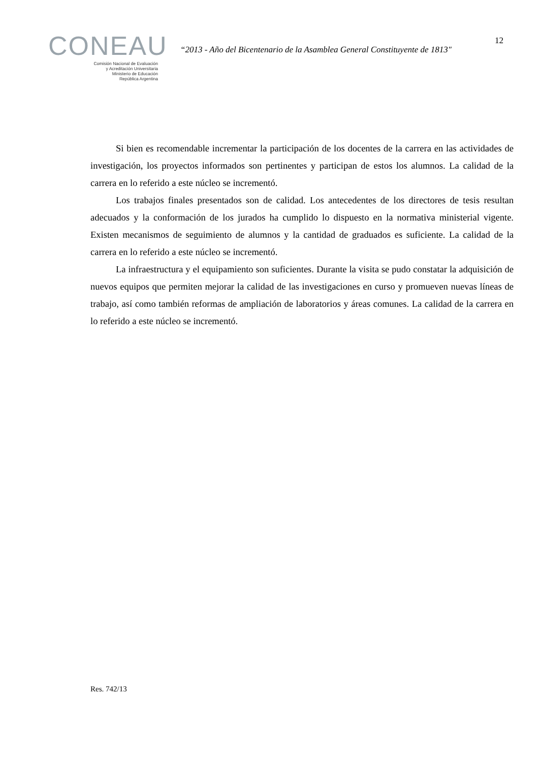CONEAU
Comisión Nacional de Evaluación
y Acreditación Universitaria
Ministerio de Educación
República Argentina
“2013 - Año del Bicentenario de la Asamblea General Constituyente de 1813"
12
Si bien es recomendable incrementar la participación de los docentes de la carrera en las actividades de investigación, los proyectos informados son pertinentes y participan de estos los alumnos. La calidad de la carrera en lo referido a este núcleo se incrementó.
Los trabajos finales presentados son de calidad. Los antecedentes de los directores de tesis resultan adecuados y la conformación de los jurados ha cumplido lo dispuesto en la normativa ministerial vigente. Existen mecanismos de seguimiento de alumnos y la cantidad de graduados es suficiente. La calidad de la carrera en lo referido a este núcleo se incrementó.
La infraestructura y el equipamiento son suficientes. Durante la visita se pudo constatar la adquisición de nuevos equipos que permiten mejorar la calidad de las investigaciones en curso y promueven nuevas líneas de trabajo, así como también reformas de ampliación de laboratorios y áreas comunes. La calidad de la carrera en lo referido a este núcleo se incrementó.
Res. 742/13